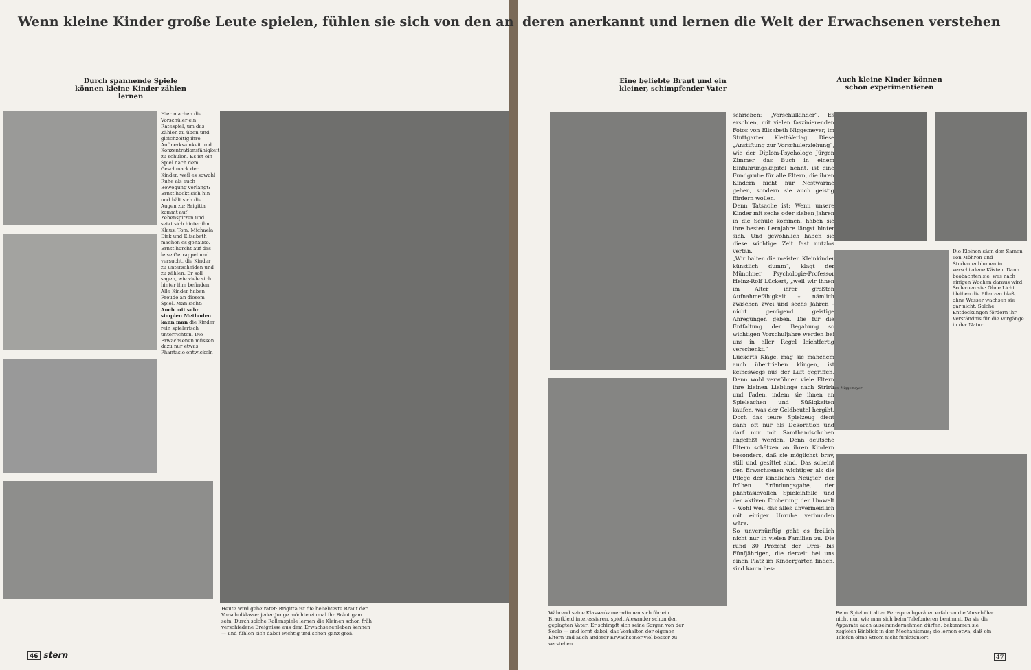Wenn kleine Kinder große Leute spielen, fühlen sie sich von den an
Durch spannende Spiele können kleine Kinder zählen lernen
Hier machen die Vorschüler ein Ratespiel, um das Zählen zu üben und gleichzeitig ihre Aufmerksamkeit und Konzentrationsfähigkeit zu schulen. Es ist ein Spiel nach dem Geschmack der Kinder, weil es sowohl Ruhe als auch Bewegung verlangt: Ernst hockt sich hin und hält sich die Augen zu; Brigitta kommt auf Zehenspitzen und setzt sich hinter ihn. Klaus, Tom, Michaela, Dirk und Elisabeth machen es genauso. Ernst horcht auf das leise Getrappel und versucht, die Kinder zu unterscheiden und zu zählen. Er soll sagen, wie viele sich hinter ihm befinden. Alle Kinder haben Freude an diesem Spiel. Man sieht: Auch mit sehr simplen Methoden kann man die Kinder rein spielerisch unterrichten. Die Erwachsenen müssen dazu nur etwas Phantasie entwickeln
Heute wird geheiratet: Brigitta ist die beliebteste Braut der Vorschulklasse; jeder Junge möchte einmal ihr Bräutigam sein. Durch solche Rollenspiele lernen die Kleinen schon früh verschiedene Ereignisse aus dem Erwachsenenleben kennen — und fühlen sich dabei wichtig und schon ganz groß
46 stern
deren anerkannt und lernen die Welt der Erwachsenen verstehen
Eine beliebte Braut und ein kleiner, schimpfender Vater
Auch kleine Kinder können schon experimentieren
Während seine Klassenkameradinnen sich für ein Brautkleid interessieren, spielt Alexander schon den geplagten Vater: Er schimpft sich seine Sorgen von der Seele — und lernt dabei, das Verhalten der eigenen Eltern und auch anderer Erwachsener viel besser zu verstehen
schrieben: „Vorschulkinder“. Es erschien, mit vielen faszinierenden Fotos von Elisabeth Niggemeyer, im Stuttgarter Klett-Verlag. Diese „Anstiftung zur Vorschulerziehung“, wie der Diplom-Psychologe Jürgen Zimmer das Buch in einem Einführungskapitel nennt, ist eine Fundgrube für alle Eltern, die ihren Kindern nicht nur Nestwärme geben, sondern sie auch geistig fördern wollen.
Denn Tatsache ist: Wenn unsere Kinder mit sechs oder sieben Jahren in die Schule kommen, haben sie ihre besten Lernjahre längst hinter sich. Und gewöhnlich haben sie diese wichtige Zeit fast nutzlos vertan.
„Wir halten die meisten Kleinkinder künstlich dumm“, klagt der Münchner Psychologie-Professor Heinz-Rolf Lückert, „weil wir ihnen im Alter ihrer größten Aufnahmefähigkeit – nämlich zwischen zwei und sechs Jahren – nicht genügend geistige Anregungen geben. Die für die Entfaltung der Begabung so wichtigen Vorschuljahre werden bei uns in aller Regel leichtfertig verschenkt.“
Lückerts Klage, mag sie manchem auch übertrieben klingen, ist keineswegs aus der Luft gegriffen. Denn wohl verwöhnen viele Eltern ihre kleinen Lieblinge nach Strich und Faden, indem sie ihnen an Spielsachen und Süßigkeiten kaufen, was der Geldbeutel hergibt. Doch das teure Spielzeug dient dann oft nur als Dekoration und darf nur mit Samthandschuhen angefaßt werden. Denn deutsche Eltern schätzen an ihren Kindern besonders, daß sie möglichst brav, still und gesittet sind. Das scheint den Erwachsenen wichtiger als die Pflege der kindlichen Neugier, der frühen Erfindungsgabe, der phantasievollen Spieleinfälle und der aktiven Eroberung der Umwelt – wohl weil das alles unvermeidlich mit einiger Unruhe verbunden wäre.
So unvernünftig geht es freilich nicht nur in vielen Familien zu. Die rund 30 Prozent der Drei- bis Fünfjährigen, die derzeit bei uns einen Platz im Kindergarten finden, sind kaum bes-
Die Kleinen säen den Samen von Möhren und Studentenblumen in verschiedene Kästen. Dann beobachten sie, was nach einigen Wochen daraus wird. So lernen sie: Ohne Licht bleiben die Pflanzen blaß, ohne Wasser wachsen sie gar nicht. Solche Entdeckungen fördern ihr Verständnis für die Vorgänge in der Natur
Fotos: Niggemeyer
Beim Spiel mit alten Fernsprechgeräten erfahren die Vorschüler nicht nur, wie man sich beim Telefonieren benimmt. Da sie die Apparate auch auseinandernehmen dürfen, bekommen sie zugleich Einblick in den Mechanismus; sie lernen etwa, daß ein Telefon ohne Strom nicht funktioniert
47